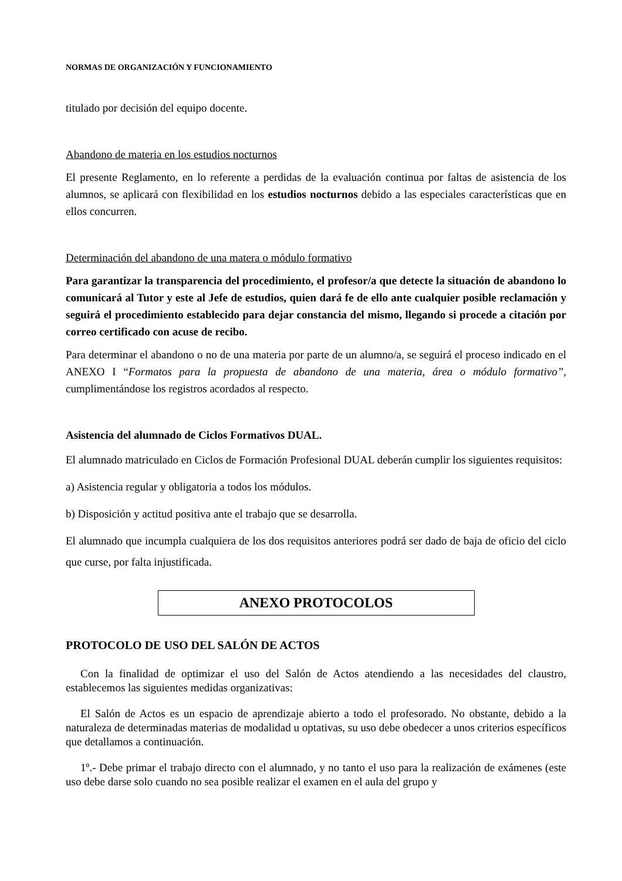NORMAS DE ORGANIZACIÓN Y FUNCIONAMIENTO
titulado por decisión del equipo docente.
Abandono de materia en los estudios nocturnos
El presente Reglamento, en lo referente a perdidas de la evaluación continua por faltas de asistencia de los alumnos, se aplicará con flexibilidad en los estudios nocturnos debido a las especiales características que en ellos concurren.
Determinación del abandono de una matera o módulo formativo
Para garantizar la transparencia del procedimiento, el profesor/a que detecte la situación de abandono lo comunicará al Tutor y este al Jefe de estudios, quien dará fe de ello ante cualquier posible reclamación y seguirá el procedimiento establecido para dejar constancia del mismo, llegando si procede a citación por correo certificado con acuse de recibo.
Para determinar el abandono o no de una materia por parte de un alumno/a, se seguirá el proceso indicado en el ANEXO I “Formatos para la propuesta de abandono de una materia, área o módulo formativo”, cumplimentándose los registros acordados al respecto.
Asistencia del alumnado de Ciclos Formativos DUAL.
El alumnado matriculado en Ciclos de Formación Profesional DUAL deberán cumplir los siguientes requisitos:
a) Asistencia regular y obligatoria a todos los módulos.
b) Disposición y actitud positiva ante el trabajo que se desarrolla.
El alumnado que incumpla cualquiera de los dos requisitos anteriores podrá ser dado de baja de oficio del ciclo que curse, por falta injustificada.
ANEXO PROTOCOLOS
PROTOCOLO DE USO DEL SALÓN DE ACTOS
Con la finalidad de optimizar el uso del Salón de Actos atendiendo a las necesidades del claustro, establecemos las siguientes medidas organizativas:
El Salón de Actos es un espacio de aprendizaje abierto a todo el profesorado. No obstante, debido a la naturaleza de determinadas materias de modalidad u optativas, su uso debe obedecer a unos criterios específicos que detallamos a continuación.
1º.- Debe primar el trabajo directo con el alumnado, y no tanto el uso para la realización de exámenes (este uso debe darse solo cuando no sea posible realizar el examen en el aula del grupo y